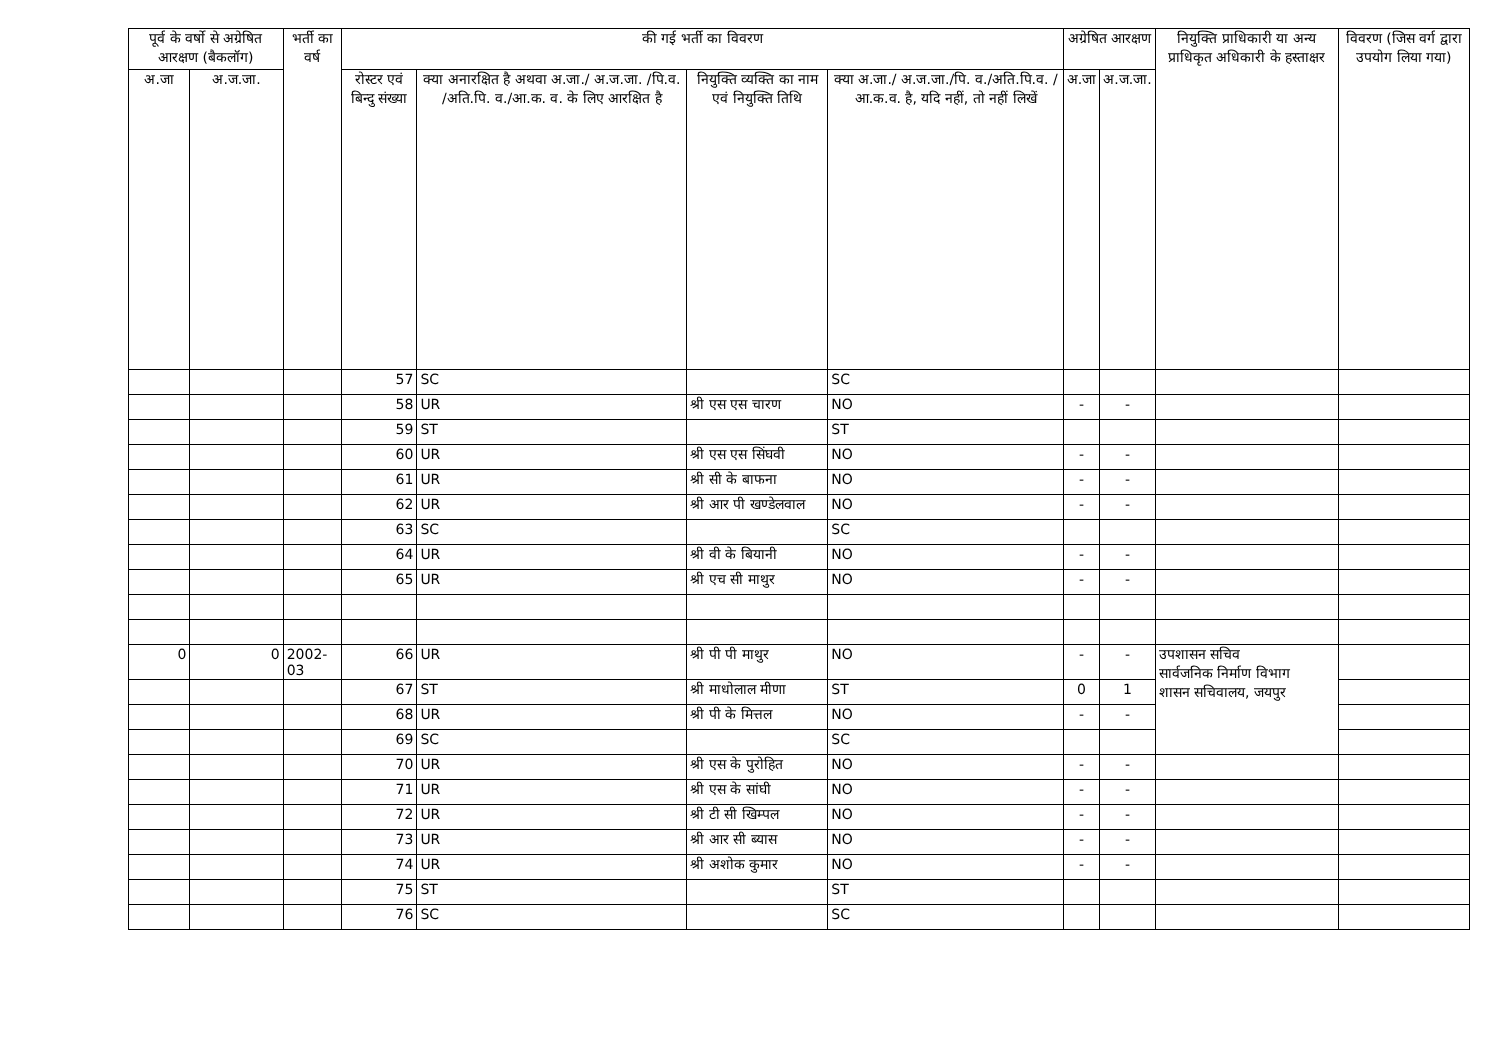| पूर्व के वर्षो से अग्रेषित आरक्षण (बैकलॉग) | | भर्ती का वर्ष | की गई भर्ती का विवरण | | | | अग्रेषित आरक्षण | | नियुक्ति प्राधिकारी या अन्य प्राधिकृत अधिकारी के हस्ताक्षर | विवरण (जिस वर्ग द्वारा उपयोग लिया गया) |
| --- | --- | --- | --- | --- | --- | --- | --- | --- | --- | --- |
| अ.जा | अ.ज.जा. | | रोस्टर एवं बिन्दु संख्या | क्या अनारक्षित है अथवा अ.जा./ अ.ज.जा. /पि.व. /अति.पि. व./आ.क. व. के लिए आरक्षित है | नियुक्ति व्यक्ति का नाम एवं नियुक्ति तिथि | क्या अ.जा./ अ.ज.जा./पि. व./अति.पि.व. /आ.क.व. है, यदि नहीं, तो नहीं लिखें | अ.जा | अ.ज.जा. | | |
| | | | 57 | SC | | SC | | | | |
| | | | 58 | UR | श्री एस एस चारण | NO | - | - | | |
| | | | 59 | ST | | ST | | | | |
| | | | 60 | UR | श्री एस एस सिंघवी | NO | - | - | | |
| | | | 61 | UR | श्री सी के बाफना | NO | - | - | | |
| | | | 62 | UR | श्री आर पी खण्डेलवाल | NO | - | - | | |
| | | | 63 | SC | | SC | | | | |
| | | | 64 | UR | श्री वी के बियानी | NO | - | - | | |
| | | | 65 | UR | श्री एच सी माथुर | NO | - | - | | |
| 0 | 0 | 2002-03 | 66 | UR | श्री पी पी माथुर | NO | - | - | उपशासन सचिव सार्वजनिक निर्माण विभाग शासन सचिवालय, जयपुर | |
| | | | 67 | ST | श्री माधोलाल मीणा | ST | 0 | 1 | | |
| | | | 68 | UR | श्री पी के मित्तल | NO | - | - | | |
| | | | 69 | SC | | SC | | | | |
| | | | 70 | UR | श्री एस के पुरोहित | NO | - | - | | |
| | | | 71 | UR | श्री एस के सांघी | NO | - | - | | |
| | | | 72 | UR | श्री टी सी खिम्पल | NO | - | - | | |
| | | | 73 | UR | श्री आर सी ब्यास | NO | - | - | | |
| | | | 74 | UR | श्री अशोक कुमार | NO | - | - | | |
| | | | 75 | ST | | ST | | | | |
| | | | 76 | SC | | SC | | | | |